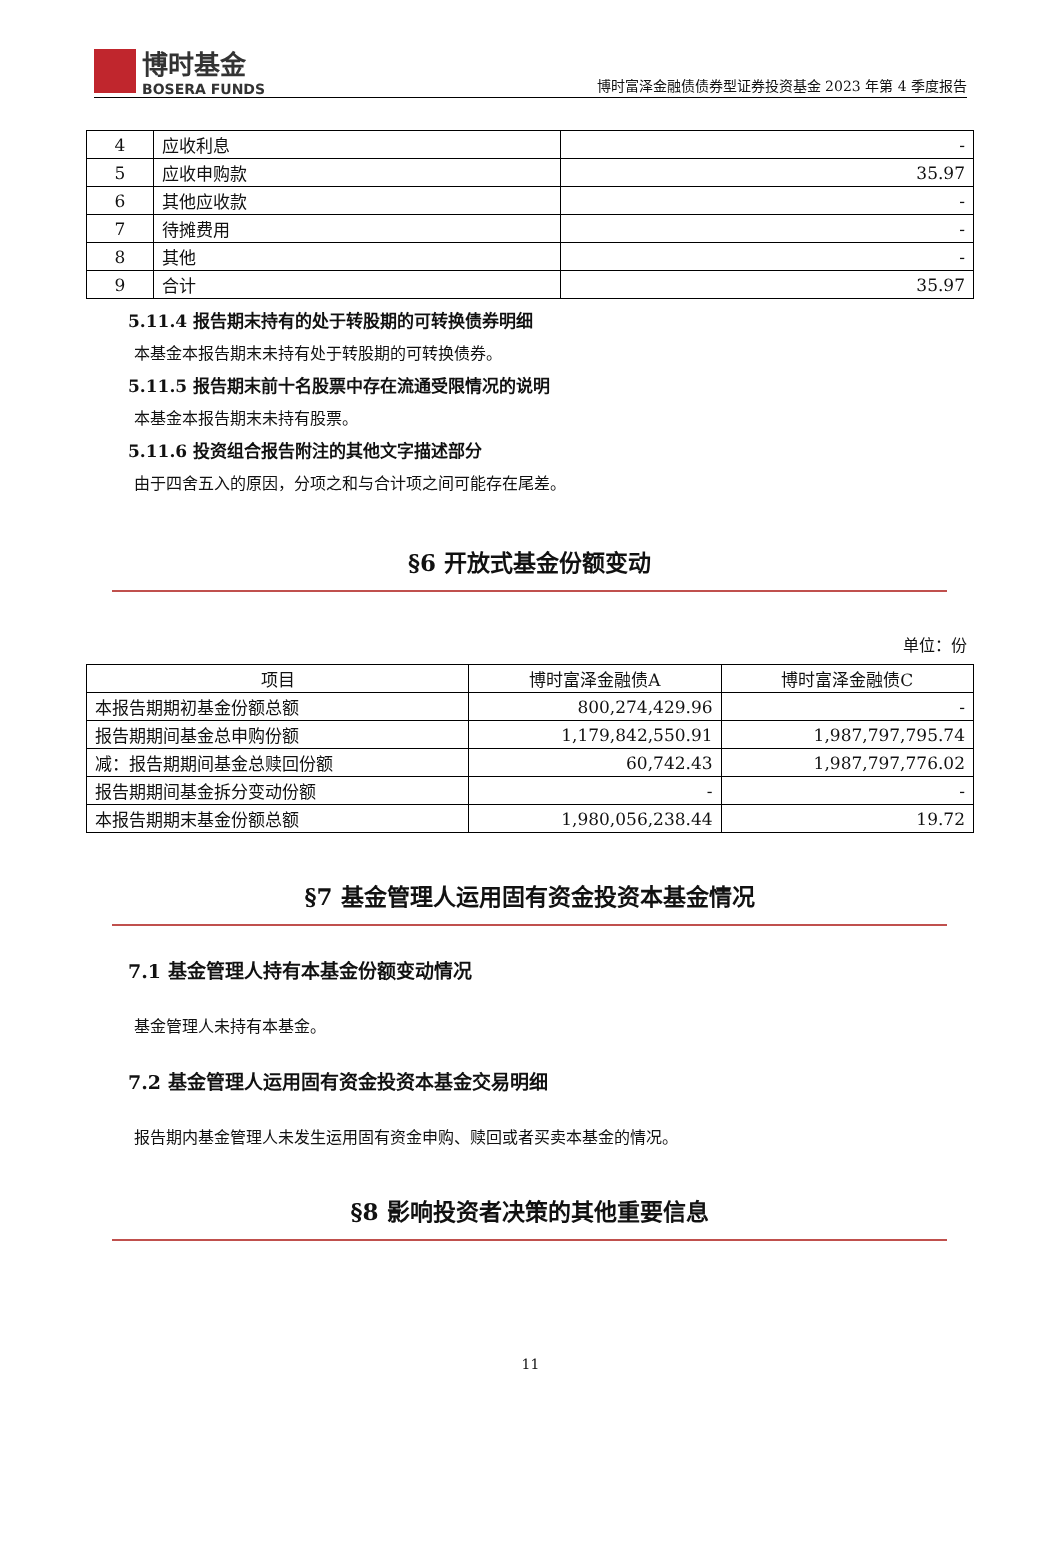博时基金
BOSERA FUNDS
博时富泽金融债债券型证券投资基金 2023 年第 4 季度报告
| 4 | 应收利息 | - |
| 5 | 应收申购款 | 35.97 |
| 6 | 其他应收款 | - |
| 7 | 待摊费用 | - |
| 8 | 其他 | - |
| 9 | 合计 | 35.97 |
5.11.4 报告期末持有的处于转股期的可转换债券明细
本基金本报告期末未持有处于转股期的可转换债券。
5.11.5 报告期末前十名股票中存在流通受限情况的说明
本基金本报告期末未持有股票。
5.11.6 投资组合报告附注的其他文字描述部分
由于四舍五入的原因，分项之和与合计项之间可能存在尾差。
§6 开放式基金份额变动
单位：份
| 项目 | 博时富泽金融债A | 博时富泽金融债C |
| --- | --- | --- |
| 本报告期期初基金份额总额 | 800,274,429.96 | - |
| 报告期期间基金总申购份额 | 1,179,842,550.91 | 1,987,797,795.74 |
| 减：报告期期间基金总赎回份额 | 60,742.43 | 1,987,797,776.02 |
| 报告期期间基金拆分变动份额 | - | - |
| 本报告期期末基金份额总额 | 1,980,056,238.44 | 19.72 |
§7 基金管理人运用固有资金投资本基金情况
7.1 基金管理人持有本基金份额变动情况
基金管理人未持有本基金。
7.2 基金管理人运用固有资金投资本基金交易明细
报告期内基金管理人未发生运用固有资金申购、赎回或者买卖本基金的情况。
§8 影响投资者决策的其他重要信息
11